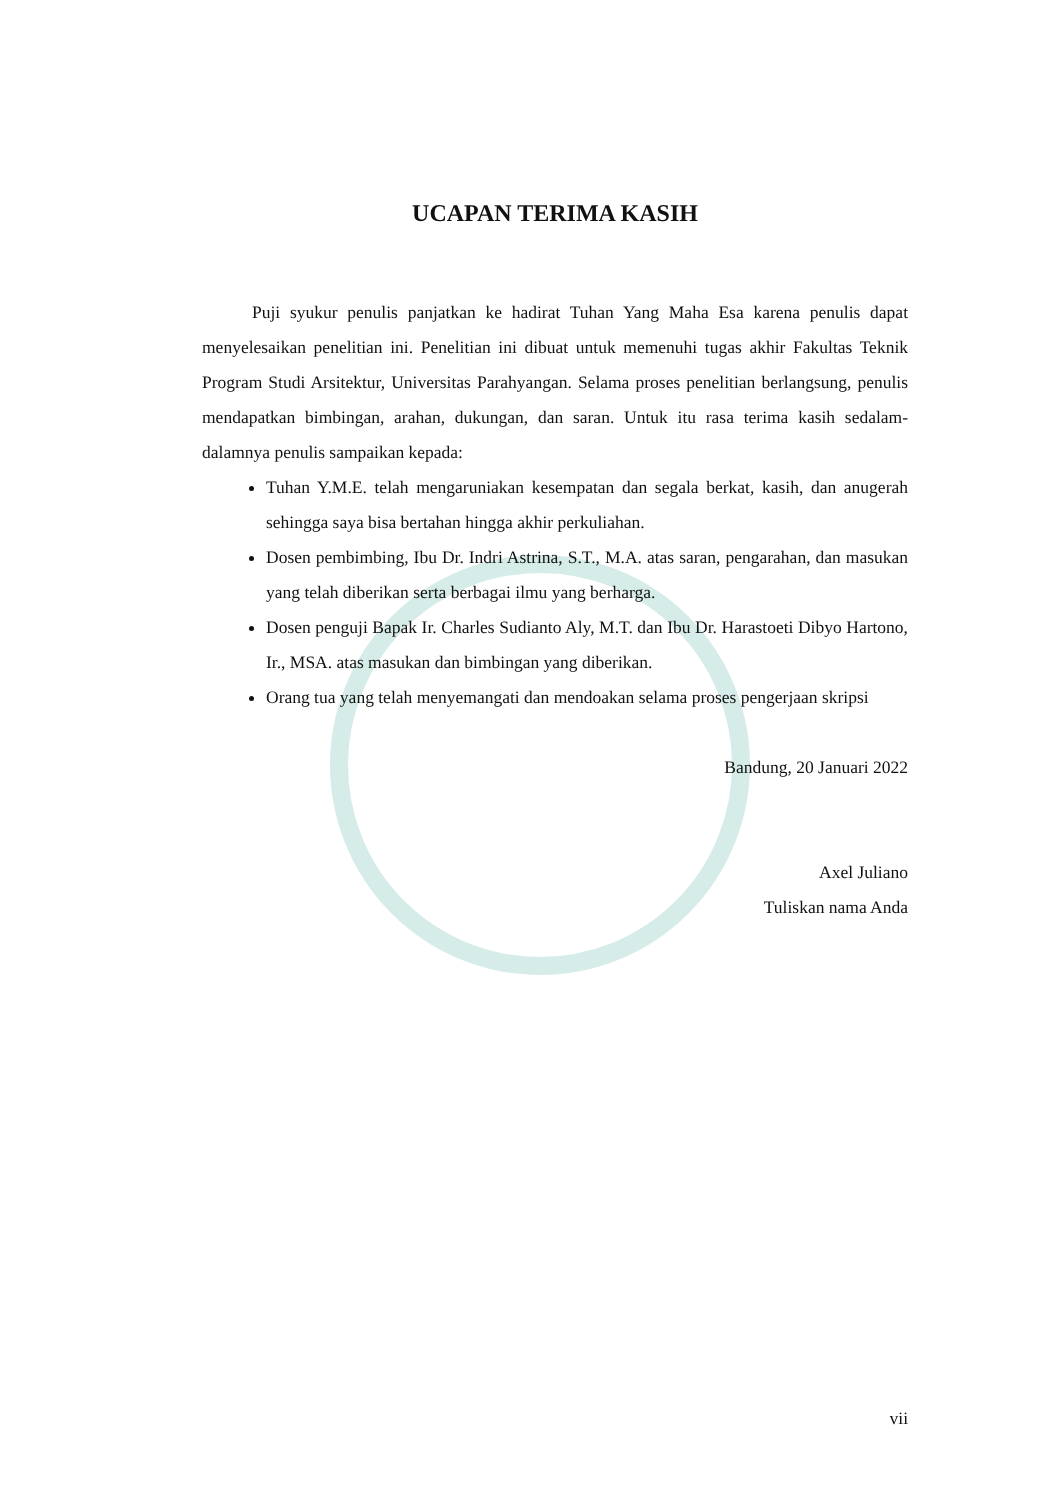UCAPAN TERIMA KASIH
Puji syukur penulis panjatkan ke hadirat Tuhan Yang Maha Esa karena penulis dapat menyelesaikan penelitian ini. Penelitian ini dibuat untuk memenuhi tugas akhir Fakultas Teknik Program Studi Arsitektur, Universitas Parahyangan. Selama proses penelitian berlangsung, penulis mendapatkan bimbingan, arahan, dukungan, dan saran. Untuk itu rasa terima kasih sedalam-dalamnya penulis sampaikan kepada:
Tuhan Y.M.E. telah mengaruniakan kesempatan dan segala berkat, kasih, dan anugerah sehingga saya bisa bertahan hingga akhir perkuliahan.
Dosen pembimbing, Ibu Dr. Indri Astrina, S.T., M.A. atas saran, pengarahan, dan masukan yang telah diberikan serta berbagai ilmu yang berharga.
Dosen penguji Bapak Ir. Charles Sudianto Aly, M.T. dan Ibu Dr. Harastoeti Dibyo Hartono, Ir., MSA. atas masukan dan bimbingan yang diberikan.
Orang tua yang telah menyemangati dan mendoakan selama proses pengerjaan skripsi
Bandung, 20 Januari 2022
Axel Juliano
Tuliskan nama Anda
vii